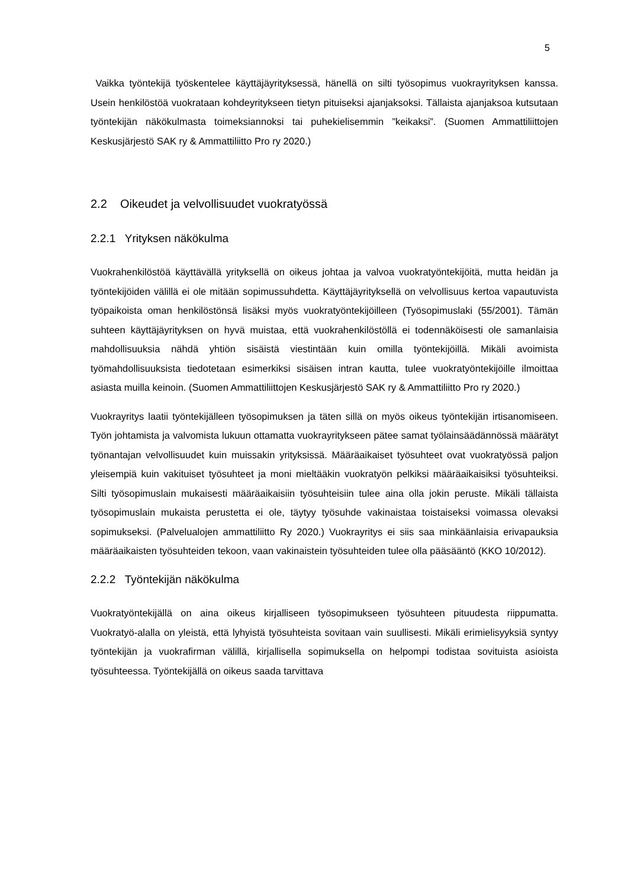5
Vaikka työntekijä työskentelee käyttäjäyrityksessä, hänellä on silti työsopimus vuokrayrityksen kanssa. Usein henkilöstöä vuokrataan kohdeyritykseen tietyn pituiseksi ajanjaksoksi. Tällaista ajanjaksoa kutsutaan työntekijän näkökulmasta toimeksiannoksi tai puhekielisemmin ”keikaksi”. (Suomen Ammattiliittojen Keskusjärjestö SAK ry & Ammattiliitto Pro ry 2020.)
2.2 Oikeudet ja velvollisuudet vuokratyössä
2.2.1 Yrityksen näkökulma
Vuokrahenkilöstöä käyttävällä yrityksellä on oikeus johtaa ja valvoa vuokratyöntekijöitä, mutta heidän ja työntekijöiden välillä ei ole mitään sopimussuhdetta. Käyttäjäyrityksellä on velvollisuus kertoa vapautuvista työpaikoista oman henkilöstönsä lisäksi myös vuokratyöntekijöilleen (Työsopimuslaki (55/2001). Tämän suhteen käyttäjäyrityksen on hyvä muistaa, että vuokrahenkilöstöllä ei todennäköisesti ole samanlaisia mahdollisuuksia nähdä yhtiön sisäistä viestintään kuin omilla työntekijöillä. Mikäli avoimista työmahdollisuuksista tiedotetaan esimerkiksi sisäisen intran kautta, tulee vuokratyöntekijöille ilmoittaa asiasta muilla keinoin. (Suomen Ammattiliittojen Keskusjärjestö SAK ry & Ammattiliitto Pro ry 2020.)
Vuokrayritys laatii työntekijälleen työsopimuksen ja täten sillä on myös oikeus työntekijän irtisanomiseen. Työn johtamista ja valvomista lukuun ottamatta vuokrayritykseen pätee samat työlainsäädännössä määrätyt työnantajan velvollisuudet kuin muissakin yrityksissä. Määräaikaiset työsuhteet ovat vuokratyössä paljon yleisempiä kuin vakituiset työsuhteet ja moni mieltääkin vuokratyön pelkiksi määräaikaisiksi työsuhteiksi. Silti työsopimuslain mukaisesti määräaikaisiin työsuhteisiin tulee aina olla jokin peruste. Mikäli tällaista työsopimuslain mukaista perustetta ei ole, täytyy työsuhde vakinaistaa toistaiseksi voimassa olevaksi sopimukseksi. (Palvelualojen ammattiliitto Ry 2020.) Vuokrayritys ei siis saa minkäänlaisia erivapauksia määräaikaisten työsuhteiden tekoon, vaan vakinaistein työsuhteiden tulee olla pääsääntö (KKO 10/2012).
2.2.2 Työntekijän näkökulma
Vuokratyöntekijällä on aina oikeus kirjalliseen työsopimukseen työsuhteen pituudesta riippumatta. Vuokratyö-alalla on yleistä, että lyhyistä työsuhteista sovitaan vain suullisesti. Mikäli erimielisyyksiä syntyy työntekijän ja vuokrafirman välillä, kirjallisella sopimuksella on helpompi todistaa sovituista asioista työsuhteessa. Työntekijällä on oikeus saada tarvittava